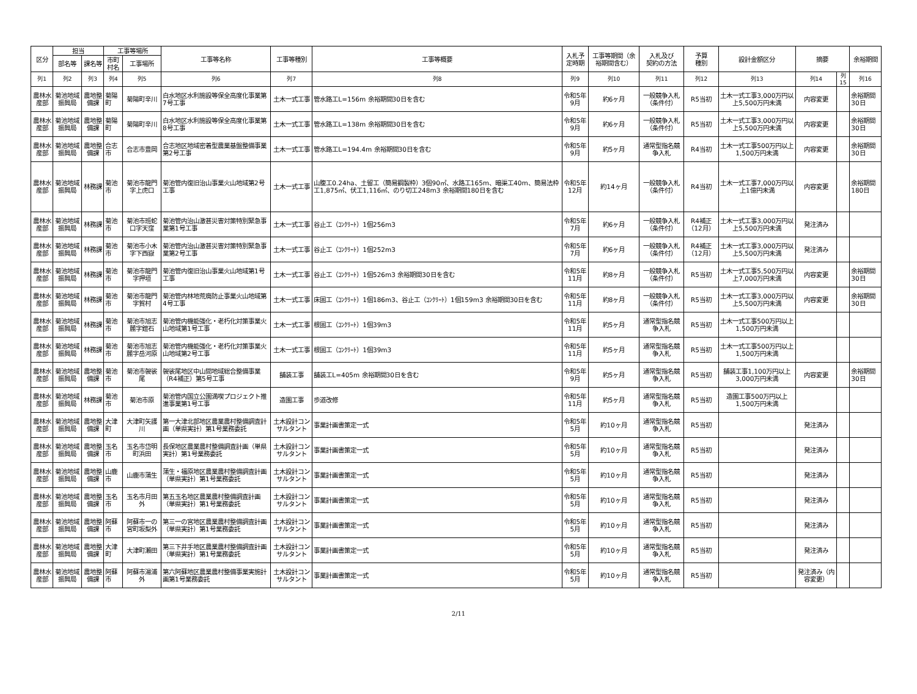| 区分 | 担当 | | 工事等場所 | | 工事等名称 | 工事等種別 | 工事等概要 | 入札予定時期 | 工事等期間（余裕期間含む） | 入札及び 契約の方法 | 予算 種別 | 設計金額区分 | 摘要 | | 余裕期間 |
| --- | --- | --- | --- | --- | --- | --- | --- | --- | --- | --- | --- | --- | --- | --- | --- |
| | 部名等 | 課名等 | 市町村名 | 工事場所 | | | | | | | | | | | |
| 列1 | 列2 | 列3 | 列4 | 列5 | 列6 | 列7 | 列8 | 列9 | 列10 | 列11 | 列12 | 列13 | 列14 | 列15 | 列16 |
| 農林水産部 | 菊池地域振興局 | 農地整備課 | 菊陽町 | 菊陽町辛川 | 白水地区水利施設等保全高度化事業第7号工事 | 土木一式工事 | 管水路工L=156m 余裕期間30日を含む | 令和5年9月 | 約6ヶ月 | 一般競争入札（条件付） | R5当初 | 土木一式工事3,000万円以上5,500万円未満 | 内容変更 | | 余裕期間30日 |
| 農林水産部 | 菊池地域振興局 | 農地整備課 | 菊陽町 | 菊陽町辛川 | 白水地区水利施設等保全高度化事業第8号工事 | 土木一式工事 | 管水路工L=138m 余裕期間30日を含む | 令和5年9月 | 約6ヶ月 | 一般競争入札（条件付） | R5当初 | 土木一式工事3,000万円以上5,500万円未満 | 内容変更 | | 余裕期間30日 |
| 農林水産部 | 菊池地域振興局 | 農地整備課 | 合志市 | 合志市豊岡 | 合志地区地域密着型農業基盤整備事業第2号工事 | 土木一式工事 | 管水路工L=194.4m 余裕期間30日を含む | 令和5年9月 | 約5ヶ月 | 通常型指名競争入札 | R4当初 | 土木一式工事500万円以上1,500万円未満 | 内容変更 | | 余裕期間30日 |
| 農林水産部 | 菊池地域振興局 | 林務課 | 菊池市 | 菊池市龍門字上虎口 | 菊池管内復旧治山事業火山地域第2号工事 | 土木一式工事 | 山腹工0.24ha、土留工（簡易鋼製枠）3個90㎡、水路工165m、暗渠工40m、簡易法枠工1,875㎡、伏工1,116㎡、のり切工248m3 余裕期間180日を含む | 令和5年12月 | 約14ヶ月 | 一般競争入札（条件付） | R4当初 | 土木一式工事7,000万円以上1億円未満 | 内容変更 | | 余裕期間180日 |
| 農林水産部 | 菊池地域振興局 | 林務課 | 菊池市 | 菊池市班蛇口字天窪 | 菊池管内治山激甚災害対策特別緊急事業第1号工事 | 土木一式工事 | 谷止工（ｺﾝｸﾘｰﾄ）1個256m3 | 令和5年7月 | 約6ヶ月 | 一般競争入札（条件付） | R4補正（12月） | 土木一式工事3,000万円以上5,500万円未満 | 発注済み | | |
| 農林水産部 | 菊池地域振興局 | 林務課 | 菊池市 | 菊池市小木字下西嶽 | 菊池管内治山激甚災害対策特別緊急事業第2号工事 | 土木一式工事 | 谷止工（ｺﾝｸﾘｰﾄ）1個252m3 | 令和5年7月 | 約6ヶ月 | 一般競争入札（条件付） | R4補正（12月） | 土木一式工事3,000万円以上5,500万円未満 | 発注済み | | |
| 農林水産部 | 菊池地域振興局 | 林務課 | 菊池市 | 菊池市龍門字押垣 | 菊池管内復旧治山事業火山地域第1号工事 | 土木一式工事 | 谷止工（ｺﾝｸﾘｰﾄ）1個526m3 余裕期間30日を含む | 令和5年11月 | 約8ヶ月 | 一般競争入札（条件付） | R5当初 | 土木一式工事5,500万円以上7,000万円未満 | 内容変更 | | 余裕期間30日 |
| 農林水産部 | 菊池地域振興局 | 林務課 | 菊池市 | 菊池市龍門字賀村 | 菊池管内林地荒廃防止事業火山地域第4号工事 | 土木一式工事 | 床固工（ｺﾝｸﾘｰﾄ）1個186m3、谷止工（ｺﾝｸﾘｰﾄ）1個159m3 余裕期間30日を含む | 令和5年11月 | 約8ヶ月 | 一般競争入札（条件付） | R5当初 | 土木一式工事3,000万円以上5,500万円未満 | 内容変更 | | 余裕期間30日 |
| 農林水産部 | 菊池地域振興局 | 林務課 | 菊池市 | 菊池市旭志麓字鎧石 | 菊池管内機能強化・老朽化対策事業火山地域第1号工事 | 土木一式工事 | 根固工（ｺﾝｸﾘｰﾄ）1個39m3 | 令和5年11月 | 約5ヶ月 | 通常型指名競争入札 | R5当初 | 土木一式工事500万円以上1,500万円未満 | | | |
| 農林水産部 | 菊池地域振興局 | 林務課 | 菊池市 | 菊池市旭志麓字岳河原 | 菊池管内機能強化・老朽化対策事業火山地域第2号工事 | 土木一式工事 | 根固工（ｺﾝｸﾘｰﾄ）1個39m3 | 令和5年11月 | 約5ヶ月 | 通常型指名競争入札 | R5当初 | 土木一式工事500万円以上1,500万円未満 | | | |
| 農林水産部 | 菊池地域振興局 | 農地整備課 | 菊池市 | 菊池市袈裟尾 | 袈裟尾地区中山間地域総合整備事業（R4補正）第5号工事 | 舗装工事 | 舗装工L=405m 余裕期間30日を含む | 令和5年9月 | 約5ヶ月 | 通常型指名競争入札 | R5当初 | 舗装工事1,100万円以上3,000万円未満 | 内容変更 | | 余裕期間30日 |
| 農林水産部 | 菊池地域振興局 | 林務課 | 菊池市 | 菊池市原 | 菊池管内国立公園満喫プロジェクト推進事業第1号工事 | 造園工事 | 歩道改修 | 令和5年11月 | 約5ヶ月 | 通常型指名競争入札 | R5当初 | 造園工事500万円以上1,500万円未満 | | | |
| 農林水産部 | 菊池地域振興局 | 農地整備課 | 大津町 | 大津町矢護川 | 第一大津北部地区農業農村整備調査計画（単県実計）第1号業務委託 | 土木設計コンサルタント | 事業計画書策定一式 | 令和5年5月 | 約10ヶ月 | 通常型指名競争入札 | R5当初 | | 発注済み | | |
| 農林水産部 | 菊池地域振興局 | 農地整備課 | 玉名市 | 玉名市岱明町浜田 | 長保地区農業農村整備調査計画（単県実計）第1号業務委託 | 土木設計コンサルタント | 事業計画書策定一式 | 令和5年5月 | 約10ヶ月 | 通常型指名競争入札 | R5当初 | | 発注済み | | |
| 農林水産部 | 菊池地域振興局 | 農地整備課 | 山鹿市 | 山鹿市蒲生 | 蒲生・福原地区農業農村整備調査計画（単県実計）第1号業務委託 | 土木設計コンサルタント | 事業計画書策定一式 | 令和5年5月 | 約10ヶ月 | 通常型指名競争入札 | R5当初 | | 発注済み | | |
| 農林水産部 | 菊池地域振興局 | 農地整備課 | 玉名市 | 玉名市月田外 | 第五玉名地区農業農村整備調査計画（単県実計）第1号業務委託 | 土木設計コンサルタント | 事業計画書策定一式 | 令和5年5月 | 約10ヶ月 | 通常型指名競争入札 | R5当初 | | 発注済み | | |
| 農林水産部 | 菊池地域振興局 | 農地整備課 | 阿蘇市 | 阿蘇市一の宮町坂梨外 | 第三一の宮地区農業農村整備調査計画（単県実計）第1号業務委託 | 土木設計コンサルタント | 事業計画書策定一式 | 令和5年5月 | 約10ヶ月 | 通常型指名競争入札 | R5当初 | | 発注済み | | |
| 農林水産部 | 菊池地域振興局 | 農地整備課 | 大津町 | 大津町瀬田 | 第三下井手地区農業農村整備調査計画（単県実計）第1号業務委託 | 土木設計コンサルタント | 事業計画書策定一式 | 令和5年5月 | 約10ヶ月 | 通常型指名競争入札 | R5当初 | | 発注済み | | |
| 農林水産部 | 菊池地域振興局 | 農地整備課 | 阿蘇市 | 阿蘇市湯浦外 | 第六阿蘇地区農業農村整備事業実施計画第1号業務委託 | 土木設計コンサルタント | 事業計画書策定一式 | 令和5年5月 | 約10ヶ月 | 通常型指名競争入札 | R5当初 | | 発注済み（内容変更） | | |
2/11